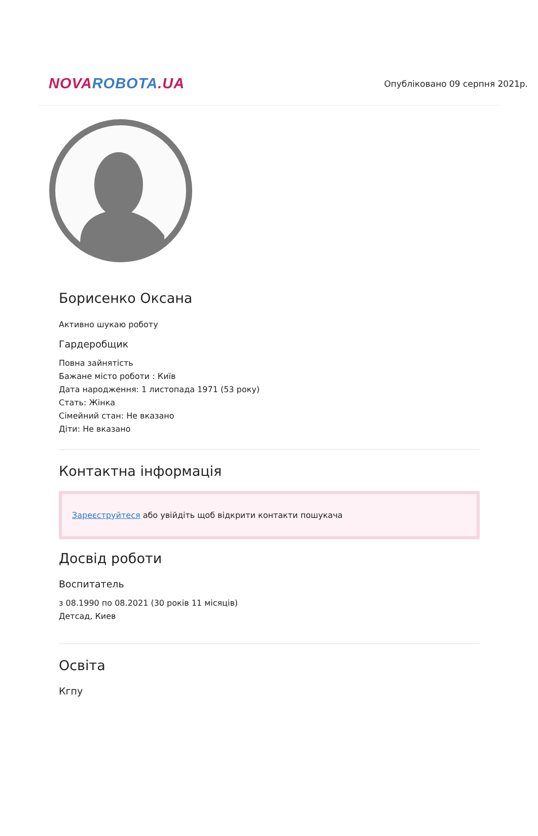NOVA ROBOTA.UA
Опубліковано 09 серпня 2021р.
Борисенко Оксана
Активно шукаю роботу
Гардеробщик
Повна зайнятість
Бажане місто роботи : Київ
Дата народження: 1 листопада 1971 (53 року)
Стать: Жінка
Сімейний стан: Не вказано
Діти: Не вказано
Контактна інформація
Зареєструйтеся або увійдіть щоб відкрити контакти пошукача
Досвід роботи
Воспитатель
з 08.1990 по 08.2021 (30 років 11 місяців)
Детсад, Киев
Освіта
Кгпу